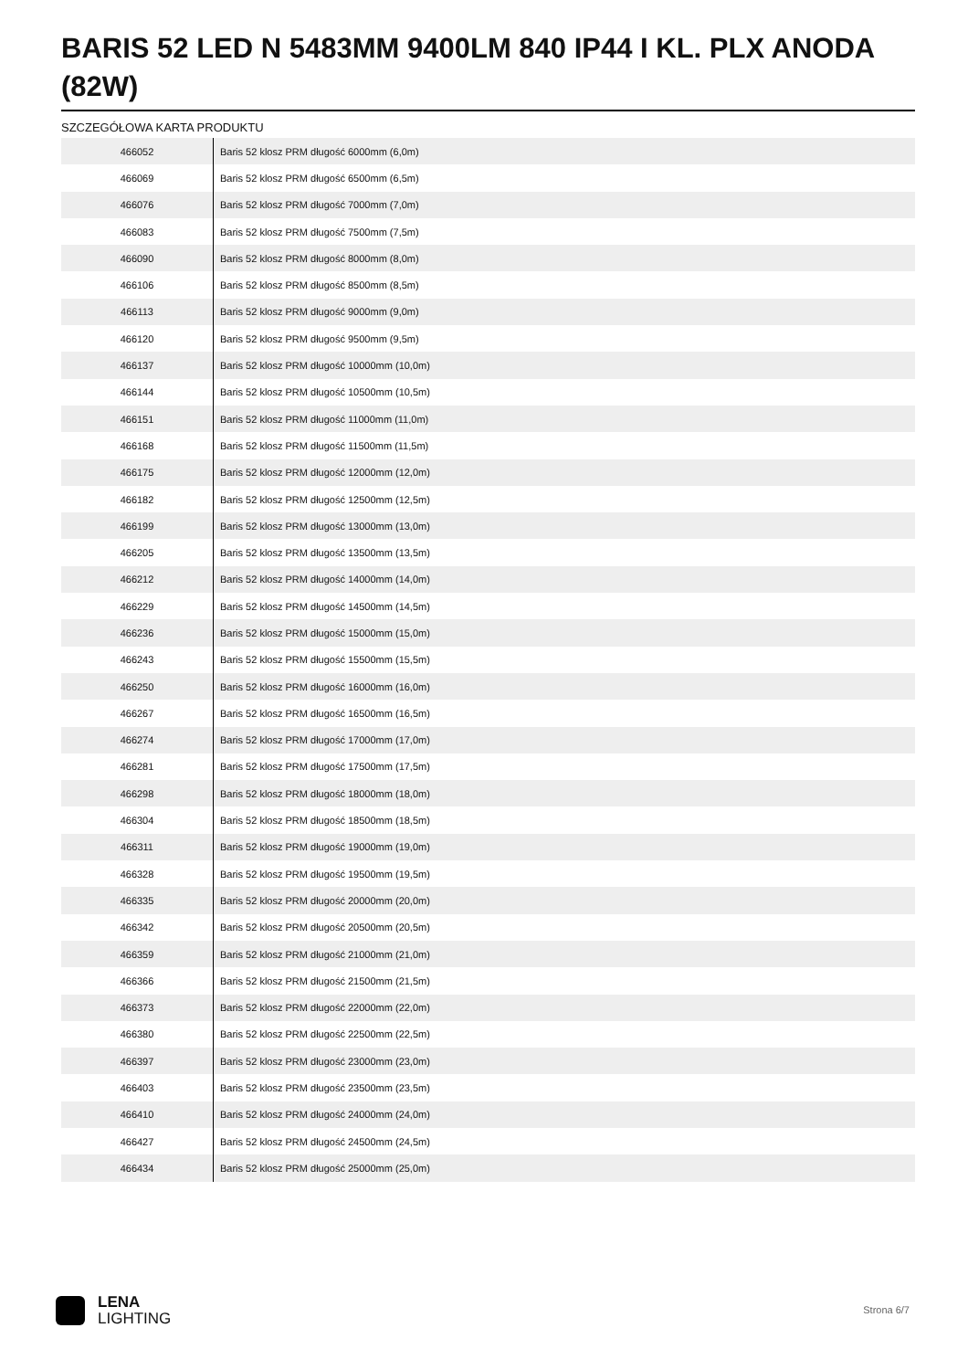BARIS 52 LED N 5483MM 9400LM 840 IP44 I KL. PLX ANODA (82W)
SZCZEGÓŁOWA KARTA PRODUKTU
| 466052 | Baris 52 klosz PRM długość 6000mm (6,0m) |
| 466069 | Baris 52 klosz PRM długość 6500mm (6,5m) |
| 466076 | Baris 52 klosz PRM długość 7000mm (7,0m) |
| 466083 | Baris 52 klosz PRM długość 7500mm (7,5m) |
| 466090 | Baris 52 klosz PRM długość 8000mm (8,0m) |
| 466106 | Baris 52 klosz PRM długość 8500mm (8,5m) |
| 466113 | Baris 52 klosz PRM długość 9000mm (9,0m) |
| 466120 | Baris 52 klosz PRM długość 9500mm (9,5m) |
| 466137 | Baris 52 klosz PRM długość 10000mm (10,0m) |
| 466144 | Baris 52 klosz PRM długość 10500mm (10,5m) |
| 466151 | Baris 52 klosz PRM długość 11000mm (11,0m) |
| 466168 | Baris 52 klosz PRM długość 11500mm (11,5m) |
| 466175 | Baris 52 klosz PRM długość 12000mm (12,0m) |
| 466182 | Baris 52 klosz PRM długość 12500mm (12,5m) |
| 466199 | Baris 52 klosz PRM długość 13000mm (13,0m) |
| 466205 | Baris 52 klosz PRM długość 13500mm (13,5m) |
| 466212 | Baris 52 klosz PRM długość 14000mm (14,0m) |
| 466229 | Baris 52 klosz PRM długość 14500mm (14,5m) |
| 466236 | Baris 52 klosz PRM długość 15000mm (15,0m) |
| 466243 | Baris 52 klosz PRM długość 15500mm (15,5m) |
| 466250 | Baris 52 klosz PRM długość 16000mm (16,0m) |
| 466267 | Baris 52 klosz PRM długość 16500mm (16,5m) |
| 466274 | Baris 52 klosz PRM długość 17000mm (17,0m) |
| 466281 | Baris 52 klosz PRM długość 17500mm (17,5m) |
| 466298 | Baris 52 klosz PRM długość 18000mm (18,0m) |
| 466304 | Baris 52 klosz PRM długość 18500mm (18,5m) |
| 466311 | Baris 52 klosz PRM długość 19000mm (19,0m) |
| 466328 | Baris 52 klosz PRM długość 19500mm (19,5m) |
| 466335 | Baris 52 klosz PRM długość 20000mm (20,0m) |
| 466342 | Baris 52 klosz PRM długość 20500mm (20,5m) |
| 466359 | Baris 52 klosz PRM długość 21000mm (21,0m) |
| 466366 | Baris 52 klosz PRM długość 21500mm (21,5m) |
| 466373 | Baris 52 klosz PRM długość 22000mm (22,0m) |
| 466380 | Baris 52 klosz PRM długość 22500mm (22,5m) |
| 466397 | Baris 52 klosz PRM długość 23000mm (23,0m) |
| 466403 | Baris 52 klosz PRM długość 23500mm (23,5m) |
| 466410 | Baris 52 klosz PRM długość 24000mm (24,0m) |
| 466427 | Baris 52 klosz PRM długość 24500mm (24,5m) |
| 466434 | Baris 52 klosz PRM długość 25000mm (25,0m) |
LENA
LIGHTING
Strona 6/7